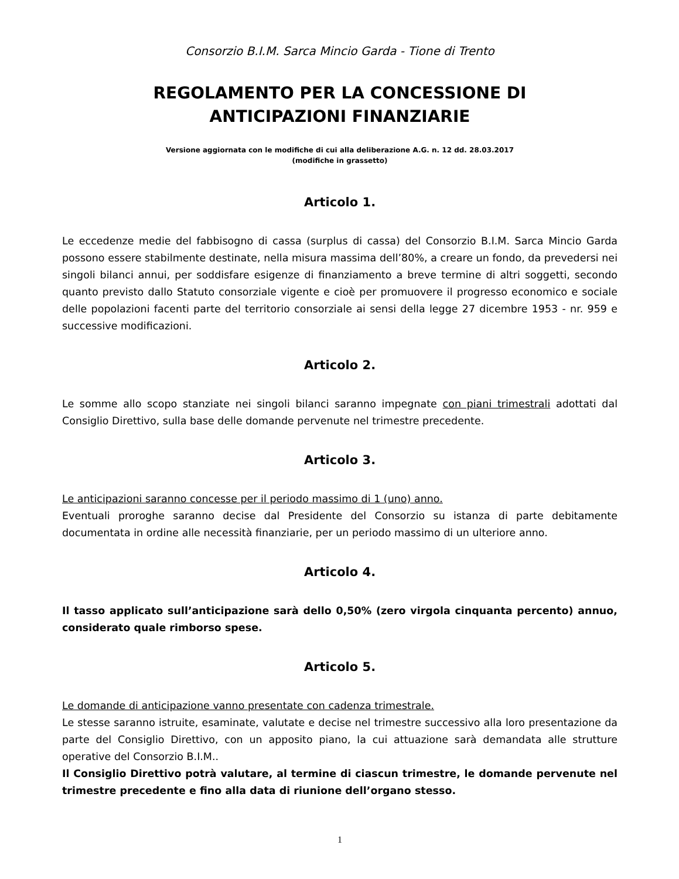Consorzio B.I.M. Sarca Mincio Garda - Tione di Trento
REGOLAMENTO PER LA CONCESSIONE DI
ANTICIPAZIONI FINANZIARIE
Versione aggiornata con le modifiche di cui alla deliberazione A.G. n. 12 dd. 28.03.2017
(modifiche in grassetto)
Articolo 1.
Le eccedenze medie del fabbisogno di cassa (surplus di cassa) del Consorzio B.I.M. Sarca Mincio Garda possono essere stabilmente destinate, nella misura massima dell’80%, a creare un fondo, da prevedersi nei singoli bilanci annui, per soddisfare esigenze di finanziamento a breve termine di altri soggetti, secondo quanto previsto dallo Statuto consorziale vigente e cioè per promuovere il progresso economico e sociale delle popolazioni facenti parte del territorio consorziale ai sensi della legge 27 dicembre 1953 - nr. 959 e successive modificazioni.
Articolo 2.
Le somme allo scopo stanziate nei singoli bilanci saranno impegnate con piani trimestrali adottati dal Consiglio Direttivo, sulla base delle domande pervenute nel trimestre precedente.
Articolo 3.
Le anticipazioni saranno concesse per il periodo massimo di 1 (uno) anno.
Eventuali proroghe saranno decise dal Presidente del Consorzio su istanza di parte debitamente documentata in ordine alle necessità finanziarie, per un periodo massimo di un ulteriore anno.
Articolo 4.
Il tasso applicato sull’anticipazione sarà dello 0,50% (zero virgola cinquanta percento) annuo, considerato quale rimborso spese.
Articolo 5.
Le domande di anticipazione vanno presentate con cadenza trimestrale.
Le stesse saranno istruite, esaminate, valutate e decise nel trimestre successivo alla loro presentazione da parte del Consiglio Direttivo, con un apposito piano, la cui attuazione sarà demandata alle strutture operative del Consorzio B.I.M..
Il Consiglio Direttivo potrà valutare, al termine di ciascun trimestre, le domande pervenute nel trimestre precedente e fino alla data di riunione dell’organo stesso.
1